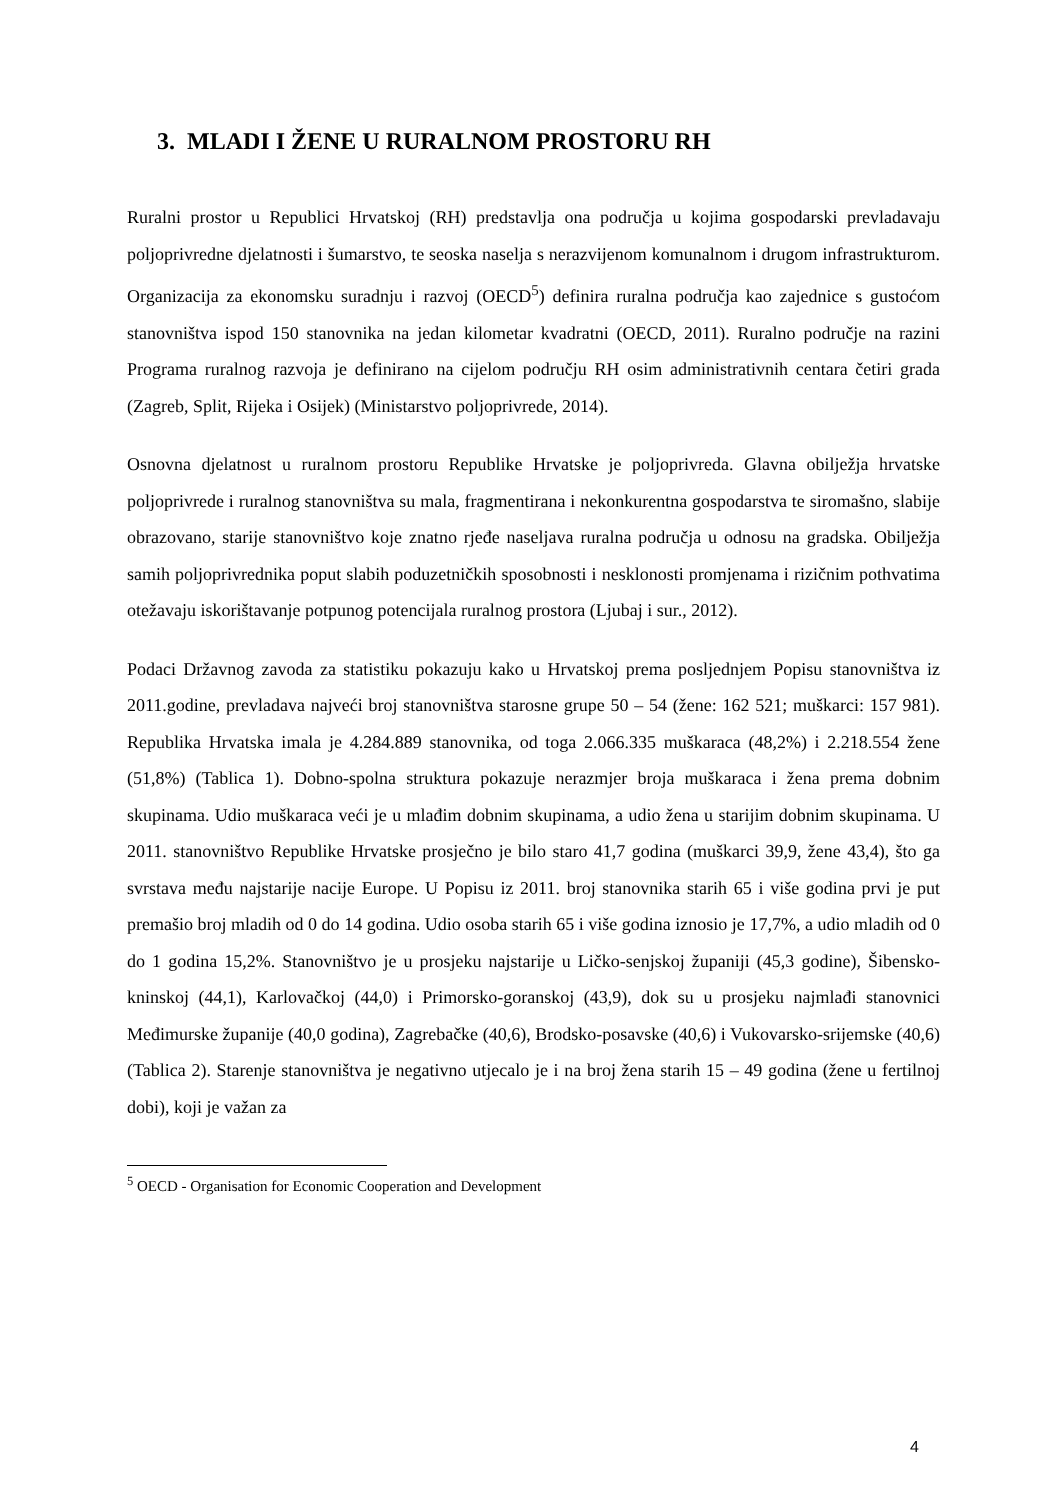3. MLADI I ŽENE U RURALNOM PROSTORU RH
Ruralni prostor u Republici Hrvatskoj (RH) predstavlja ona područja u kojima gospodarski prevladavaju poljoprivredne djelatnosti i šumarstvo, te seoska naselja s nerazvijenom komunalnom i drugom infrastrukturom. Organizacija za ekonomsku suradnju i razvoj (OECD<sup>5</sup>) definira ruralna područja kao zajednice s gustoćom stanovništva ispod 150 stanovnika na jedan kilometar kvadratni (OECD, 2011). Ruralno područje na razini Programa ruralnog razvoja je definirano na cijelom području RH osim administrativnih centara četiri grada (Zagreb, Split, Rijeka i Osijek) (Ministarstvo poljoprivrede, 2014).
Osnovna djelatnost u ruralnom prostoru Republike Hrvatske je poljoprivreda. Glavna obilježja hrvatske poljoprivrede i ruralnog stanovništva su mala, fragmentirana i nekonkurentna gospodarstva te siromašno, slabije obrazovano, starije stanovništvo koje znatno rjeđe naseljava ruralna područja u odnosu na gradska. Obilježja samih poljoprivrednika poput slabih poduzetničkih sposobnosti i nesklonosti promjenama i rizičnim pothvatima otežavaju iskorištavanje potpunog potencijala ruralnog prostora (Ljubaj i sur., 2012).
Podaci Državnog zavoda za statistiku pokazuju kako u Hrvatskoj prema posljednjem Popisu stanovništva iz 2011.godine, prevladava najveći broj stanovništva starosne grupe 50 – 54 (žene: 162 521; muškarci: 157 981). Republika Hrvatska imala je 4.284.889 stanovnika, od toga 2.066.335 muškaraca (48,2%) i 2.218.554 žene (51,8%) (Tablica 1). Dobno-spolna struktura pokazuje nerazmjer broja muškaraca i žena prema dobnim skupinama. Udio muškaraca veći je u mlađim dobnim skupinama, a udio žena u starijim dobnim skupinama. U 2011. stanovništvo Republike Hrvatske prosječno je bilo staro 41,7 godina (muškarci 39,9, žene 43,4), što ga svrstava među najstarije nacije Europe. U Popisu iz 2011. broj stanovnika starih 65 i više godina prvi je put premašio broj mladih od 0 do 14 godina. Udio osoba starih 65 i više godina iznosio je 17,7%, a udio mladih od 0 do 1 godina 15,2%. Stanovništvo je u prosjeku najstarije u Ličko-senjskoj županiji (45,3 godine), Šibensko-kninskoj (44,1), Karlovačkoj (44,0) i Primorsko-goranskoj (43,9), dok su u prosjeku najmlađi stanovnici Međimurske županije (40,0 godina), Zagrebačke (40,6), Brodsko-posavske (40,6) i Vukovarsko-srijemske (40,6) (Tablica 2). Starenje stanovništva je negativno utjecalo je i na broj žena starih 15 – 49 godina (žene u fertilnoj dobi), koji je važan za
<sup>5</sup> OECD - Organisation for Economic Cooperation and Development
4